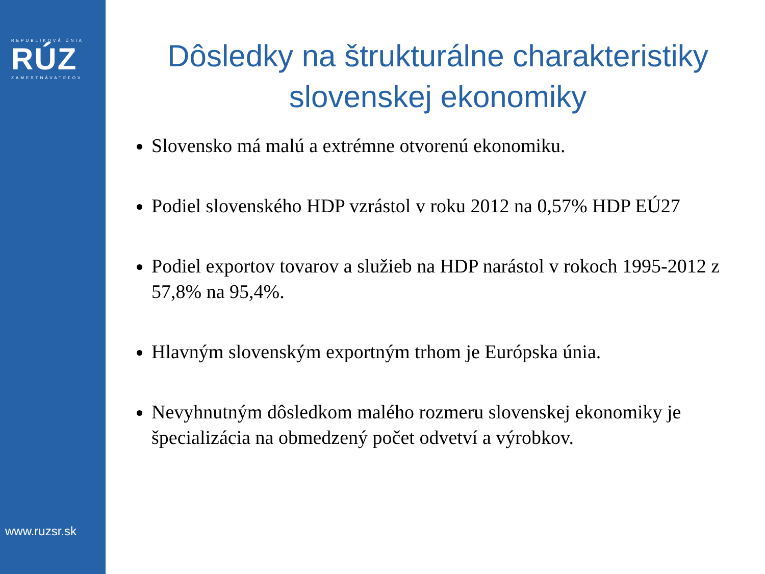REPUBLIKOVÁ ÚNIA
RÚZ
ZAMESTNÁVATEĽOV
www.ruzsr.sk
Dôsledky na štrukturálne charakteristiky slovenskej ekonomiky
Slovensko má malú a extrémne otvorenú ekonomiku.
Podiel slovenského HDP vzrástol v roku 2012 na 0,57% HDP EÚ27
Podiel exportov tovarov a služieb na HDP narástol v rokoch 1995-2012 z 57,8% na 95,4%.
Hlavným slovenským exportným trhom je Európska únia.
Nevyhnutným dôsledkom malého rozmeru slovenskej ekonomiky je špecializácia na obmedzený počet odvetví a výrobkov.